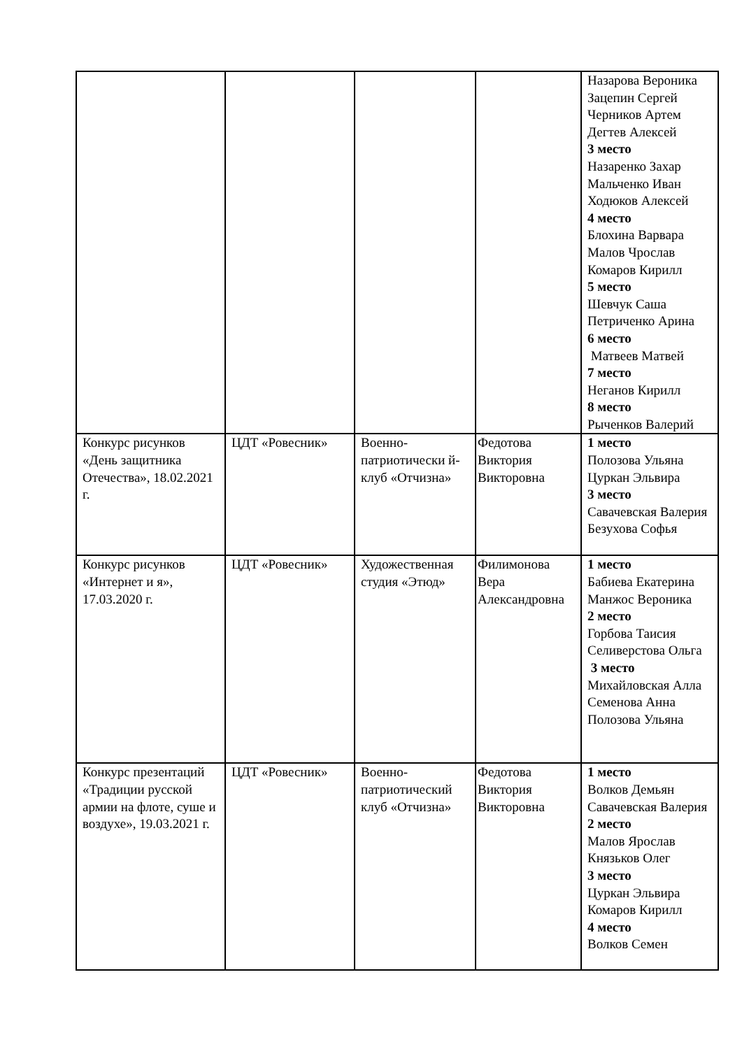| | | | | Назарова Вероника Зацепин Сергей Черников Артем Дегтев Алексей 3 место Назаренко Захар Мальченко Иван Ходюков Алексей 4 место Блохина Варвара Малов Чрослав Комаров Кирилл 5 место Шевчук Саша Петриченко Арина 6 место Матвеев Матвей 7 место Неганов Кирилл 8 место Рыченков Валерий |
| Конкурс рисунков «День защитника Отечества», 18.02.2021 г. | ЦДТ «Ровесник» | Военно-патриотически й-клуб «Отчизна» | Федотова Виктория Викторовна | 1 место Полозова Ульяна Цуркан Эльвира 3 место Савачевская Валерия Безухова Софья |
| Конкурс рисунков «Интернет и я», 17.03.2020 г. | ЦДТ «Ровесник» | Художественная студия «Этюд» | Филимонова Вера Александровна | 1 место Бабиева Екатерина Манжос Вероника 2 место Горбова Таисия Селиверстова Ольга 3 место Михайловская Алла Семенова Анна Полозова Ульяна |
| Конкурс презентаций «Традиции русской армии на флоте, суше и воздухе», 19.03.2021 г. | ЦДТ «Ровесник» | Военно-патриотический клуб «Отчизна» | Федотова Виктория Викторовна | 1 место Волков Демьян Савачевская Валерия 2 место Малов Ярослав Князьков Олег 3 место Цуркан Эльвира Комаров Кирилл 4 место Волков Семен |